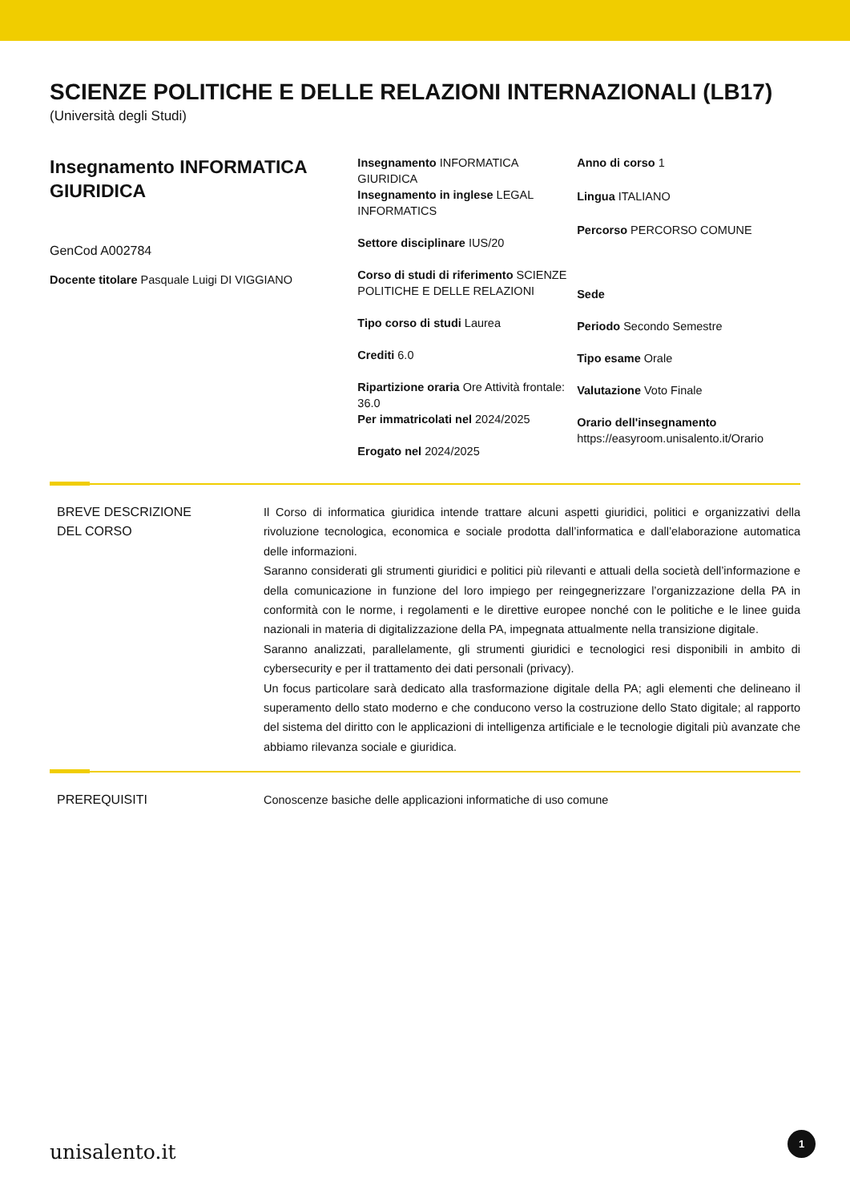SCIENZE POLITICHE E DELLE RELAZIONI INTERNAZIONALI (LB17)
(Università degli Studi)
Insegnamento INFORMATICA GIURIDICA
GenCod A002784
Docente titolare Pasquale Luigi DI VIGGIANO
Insegnamento INFORMATICA GIURIDICA
Insegnamento in inglese LEGAL INFORMATICS
Settore disciplinare IUS/20
Corso di studi di riferimento SCIENZE POLITICHE E DELLE RELAZIONI
Tipo corso di studi Laurea
Crediti 6.0
Ripartizione oraria Ore Attività frontale: 36.0
Per immatricolati nel 2024/2025
Erogato nel 2024/2025
Anno di corso 1
Lingua ITALIANO
Percorso PERCORSO COMUNE
Sede
Periodo Secondo Semestre
Tipo esame Orale
Valutazione Voto Finale
Orario dell'insegnamento
https://easyroom.unisalento.it/Orario
BREVE DESCRIZIONE
DEL CORSO
Il Corso di informatica giuridica intende trattare alcuni aspetti giuridici, politici e organizzativi della rivoluzione tecnologica, economica e sociale prodotta dall’informatica e dall’elaborazione automatica delle informazioni.
Saranno considerati gli strumenti giuridici e politici più rilevanti e attuali della società dell’informazione e della comunicazione in funzione del loro impiego per reingegnerizzare l’organizzazione della PA in conformità con le norme, i regolamenti e le direttive europee nonché con le politiche e le linee guida nazionali in materia di digitalizzazione della PA, impegnata attualmente nella transizione digitale.
Saranno analizzati, parallelamente, gli strumenti giuridici e tecnologici resi disponibili in ambito di cybersecurity e per il trattamento dei dati personali (privacy).
Un focus particolare sarà dedicato alla trasformazione digitale della PA; agli elementi che delineano il superamento dello stato moderno e che conducono verso la costruzione dello Stato digitale; al rapporto del sistema del diritto con le applicazioni di intelligenza artificiale e le tecnologie digitali più avanzate che abbiamo rilevanza sociale e giuridica.
PREREQUISITI
Conoscenze basiche delle applicazioni informatiche di uso comune
unisalento.it 1